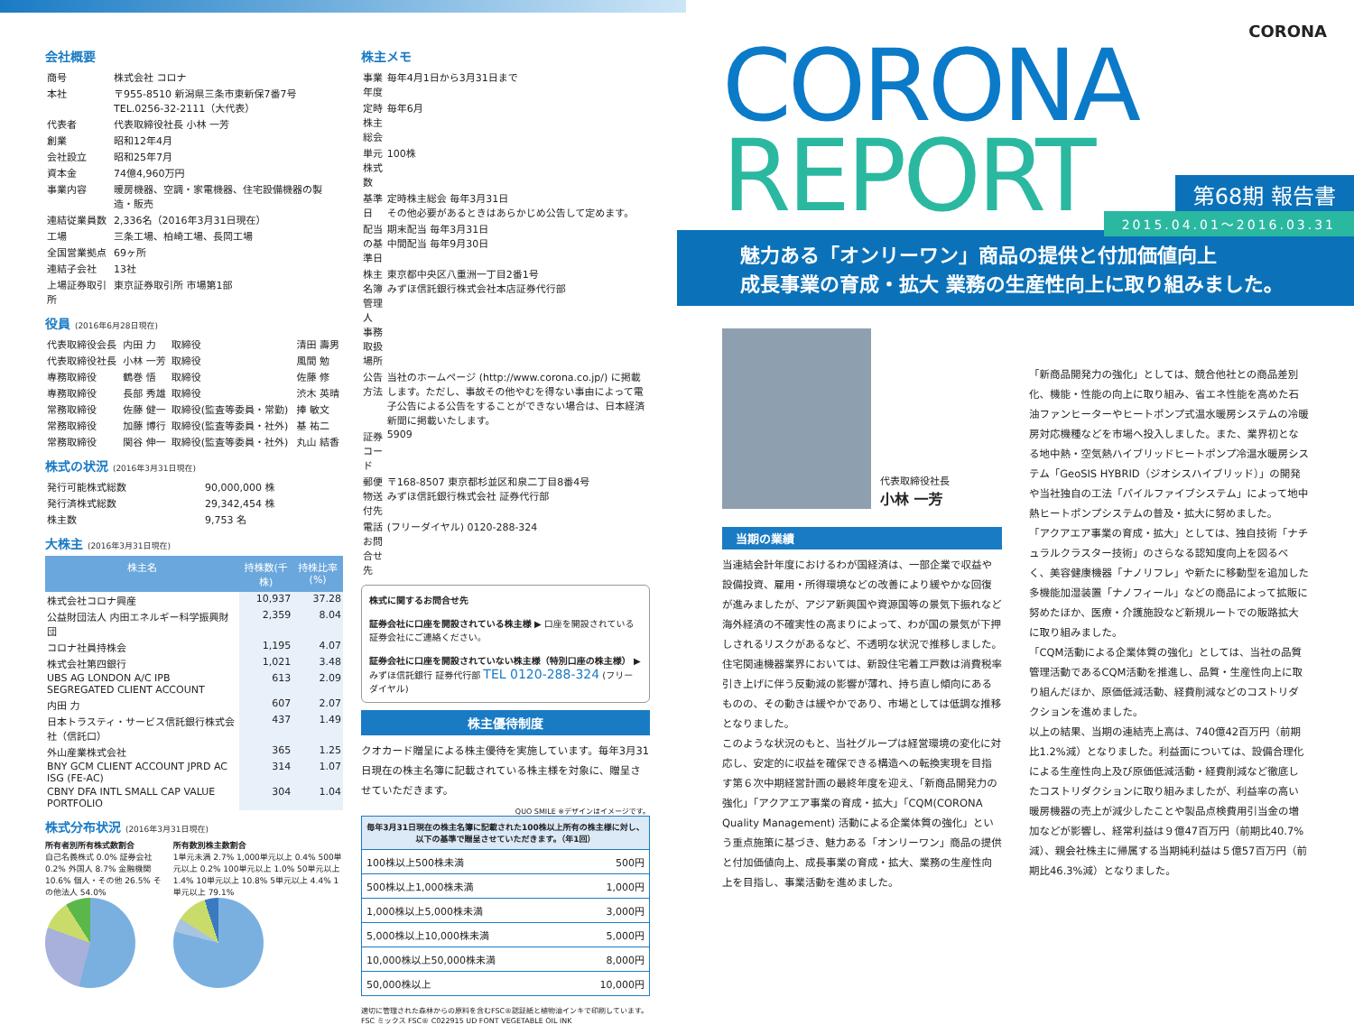会社概要
| 商号 | 株式会社 コロナ |
| 本社 | 〒955-8510 新潟県三条市東新保7番7号 TEL.0256-32-2111（大代表） |
| 代表者 | 代表取締役社長 小林 一芳 |
| 創業 | 昭和12年4月 |
| 会社設立 | 昭和25年7月 |
| 資本金 | 74億4,960万円 |
| 事業内容 | 暖房機器、空調・家電機器、住宅設備機器の製造・販売 |
| 連結従業員数 | 2,336名（2016年3月31日現在） |
| 工場 | 三条工場、柏崎工場、長岡工場 |
| 全国営業拠点 | 69ヶ所 |
| 連結子会社 | 13社 |
| 上場証券取引所 | 東京証券取引所 市場第1部 |
役員 (2016年6月28日現在)
| 代表取締役会長 | 内田 力 | 取締役 | 清田 壽男 |
| 代表取締役社長 | 小林 一芳 | 取締役 | 風間 勉 |
| 専務取締役 | 鶴巻 悟 | 取締役 | 佐藤 修 |
| 専務取締役 | 長部 秀雄 | 取締役 | 渋木 英晴 |
| 常務取締役 | 佐藤 健一 | 取締役(監査等委員・常勤) | 捧 敏文 |
| 常務取締役 | 加藤 博行 | 取締役(監査等委員・社外) | 基 祐二 |
| 常務取締役 | 関谷 伸一 | 取締役(監査等委員・社外) | 丸山 結香 |
株式の状況 (2016年3月31日現在)
| 発行可能株式総数 | 90,000,000 株 |
| 発行済株式総数 | 29,342,454 株 |
| 株主数 | 9,753 名 |
大株主 (2016年3月31日現在)
| 株主名 | 持株数(千株) | 持株比率(%) |
| --- | --- | --- |
| 株式会社コロナ興産 | 10,937 | 37.28 |
| 公益財団法人 内田エネルギー科学振興財団 | 2,359 | 8.04 |
| コロナ社員持株会 | 1,195 | 4.07 |
| 株式会社第四銀行 | 1,021 | 3.48 |
| UBS AG LONDON A/C IPB SEGREGATED CLIENT ACCOUNT | 613 | 2.09 |
| 内田 力 | 607 | 2.07 |
| 日本トラスティ・サービス信託銀行株式会社（信託口） | 437 | 1.49 |
| 外山産業株式会社 | 365 | 1.25 |
| BNY GCM CLIENT ACCOUNT JPRD AC ISG (FE-AC) | 314 | 1.07 |
| CBNY DFA INTL SMALL CAP VALUE PORTFOLIO | 304 | 1.04 |
株式分布状況 (2016年3月31日現在)
所有者別所有株式数割合
自己名義株式 0.0% 証券会社 0.2% 外国人 8.7% 金融機関 10.6% 個人・その他 26.5% その他法人 54.0%
所有数別株主数割合
1単元未満 2.7% 1,000単元以上 0.4% 500単元以上 0.2% 100単元以上 1.0% 50単元以上 1.4% 10単元以上 10.8% 5単元以上 4.4% 1単元以上 79.1%
株主メモ
| 事業年度 | 毎年4月1日から3月31日まで |
| 定時株主総会 | 毎年6月 |
| 単元株式数 | 100株 |
| 基準日 | 定時株主総会 毎年3月31日 その他必要があるときはあらかじめ公告して定めます。 |
| 配当の基準日 | 期末配当 毎年3月31日 中間配当 毎年9月30日 |
| 株主名簿管理人 事務取扱場所 | 東京都中央区八重洲一丁目2番1号 みずほ信託銀行株式会社本店証券代行部 |
| 公告方法 | 当社のホームページ (http://www.corona.co.jp/) に掲載します。ただし、事故その他やむを得ない事由によって電子公告による公告をすることができない場合は、日本経済新聞に掲載いたします。 |
| 証券コード | 5909 |
| 郵便物送付先 | 〒168-8507 東京都杉並区和泉二丁目8番4号 みずほ信託銀行株式会社 証券代行部 |
| 電話お問合せ先 | (フリーダイヤル) 0120-288-324 |
株式に関するお問合せ先
証券会社に口座を開設されている株主様 ▶ 口座を開設されている証券会社にご連絡ください。
証券会社に口座を開設されていない株主様（特別口座の株主様） ▶ みずほ信託銀行 証券代行部 TEL 0120-288-324 (フリーダイヤル)
株主優待制度
クオカード贈呈による株主優待を実施しています。毎年3月31日現在の株主名簿に記載されている株主様を対象に、贈呈させていただきます。
QUO SMILE ※デザインはイメージです。
| 毎年3月31日現在の株主名簿に記載された100株以上所有の株主様に対し、以下の基準で贈呈させていただきます。（年1回） | |
| 100株以上500株未満 | 500円 |
| 500株以上1,000株未満 | 1,000円 |
| 1,000株以上5,000株未満 | 3,000円 |
| 5,000株以上10,000株未満 | 5,000円 |
| 10,000株以上50,000株未満 | 8,000円 |
| 50,000株以上 | 10,000円 |
適切に管理された森林からの原料を含むFSC®認証紙と植物油インキで印刷しています。 FSC ミックス FSC® C022915 UD FONT VEGETABLE OIL INK
CORONA
CORONA
REPORT
第68期 報告書
2015.04.01～2016.03.31
魅力ある「オンリーワン」商品の提供と付加価値向上
成長事業の育成・拡大 業務の生産性向上に取り組みました。
代表取締役社長
小林 一芳
当期の業績
当連結会計年度におけるわが国経済は、一部企業で収益や設備投資、雇用・所得環境などの改善により緩やかな回復が進みましたが、アジア新興国や資源国等の景気下振れなど海外経済の不確実性の高まりによって、わが国の景気が下押しされるリスクがあるなど、不透明な状況で推移しました。住宅関連機器業界においては、新設住宅着工戸数は消費税率引き上げに伴う反動減の影響が薄れ、持ち直し傾向にあるものの、その動きは緩やかであり、市場としては低調な推移となりました。
このような状況のもと、当社グループは経営環境の変化に対応し、安定的に収益を確保できる構造への転換実現を目指す第６次中期経営計画の最終年度を迎え、「新商品開発力の強化」「アクアエア事業の育成・拡大」「CQM(CORONA Quality Management) 活動による企業体質の強化」という重点施策に基づき、魅力ある「オンリーワン」商品の提供と付加価値向上、成長事業の育成・拡大、業務の生産性向上を目指し、事業活動を進めました。
「新商品開発力の強化」としては、競合他社との商品差別化、機能・性能の向上に取り組み、省エネ性能を高めた石油ファンヒーターやヒートポンプ式温水暖房システムの冷暖房対応機種などを市場へ投入しました。また、業界初となる地中熱・空気熱ハイブリッドヒートポンプ冷温水暖房システム「GeoSIS HYBRID（ジオシスハイブリッド）」の開発や当社独自の工法「パイルファイブシステム」によって地中熱ヒートポンプシステムの普及・拡大に努めました。
「アクアエア事業の育成・拡大」としては、独自技術「ナチュラルクラスター技術」のさらなる認知度向上を図るべく、美容健康機器「ナノリフレ」や新たに移動型を追加した多機能加湿装置「ナノフィール」などの商品によって拡販に努めたほか、医療・介護施設など新規ルートでの販路拡大に取り組みました。
「CQM活動による企業体質の強化」としては、当社の品質管理活動であるCQM活動を推進し、品質・生産性向上に取り組んだほか、原価低減活動、経費削減などのコストリダクションを進めました。
以上の結果、当期の連結売上高は、740億42百万円（前期比1.2%減）となりました。利益面については、設備合理化による生産性向上及び原価低減活動・経費削減など徹底したコストリダクションに取り組みましたが、利益率の高い暖房機器の売上が減少したことや製品点検費用引当金の増加などが影響し、経常利益は９億47百万円（前期比40.7%減）、親会社株主に帰属する当期純利益は５億57百万円（前期比46.3%減）となりました。